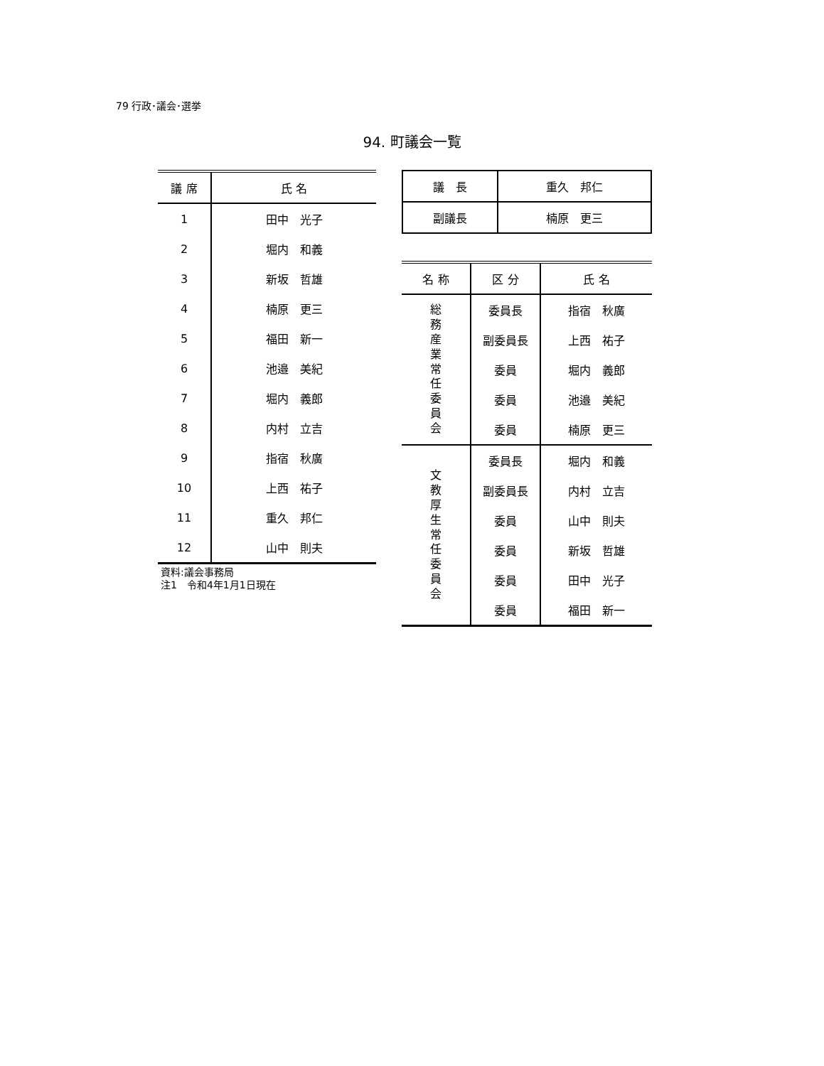79 行政･議会･選挙
94. 町議会一覧
| 議 席 | 氏 名 |
| --- | --- |
| 1 | 田中 光子 |
| 2 | 堀内 和義 |
| 3 | 新坂 哲雄 |
| 4 | 楠原 更三 |
| 5 | 福田 新一 |
| 6 | 池邉 美紀 |
| 7 | 堀内 義郎 |
| 8 | 内村 立吉 |
| 9 | 指宿 秋廣 |
| 10 | 上西 祐子 |
| 11 | 重久 邦仁 |
| 12 | 山中 則夫 |
資料:議会事務局
注1　令和4年1月1日現在
| 議 長 | 重久 邦仁 |
| 副議長 | 楠原 更三 |
| 名 称 | 区 分 | 氏 名 |
| --- | --- | --- |
| 総務産業常任委員会 | 委員長 | 指宿 秋廣 |
| | 副委員長 | 上西 祐子 |
| | 委員 | 堀内 義郎 |
| | 委員 | 池邉 美紀 |
| | 委員 | 楠原 更三 |
| 文教厚生常任委員会 | 委員長 | 堀内 和義 |
| | 副委員長 | 内村 立吉 |
| | 委員 | 山中 則夫 |
| | 委員 | 新坂 哲雄 |
| | 委員 | 田中 光子 |
| | 委員 | 福田 新一 |